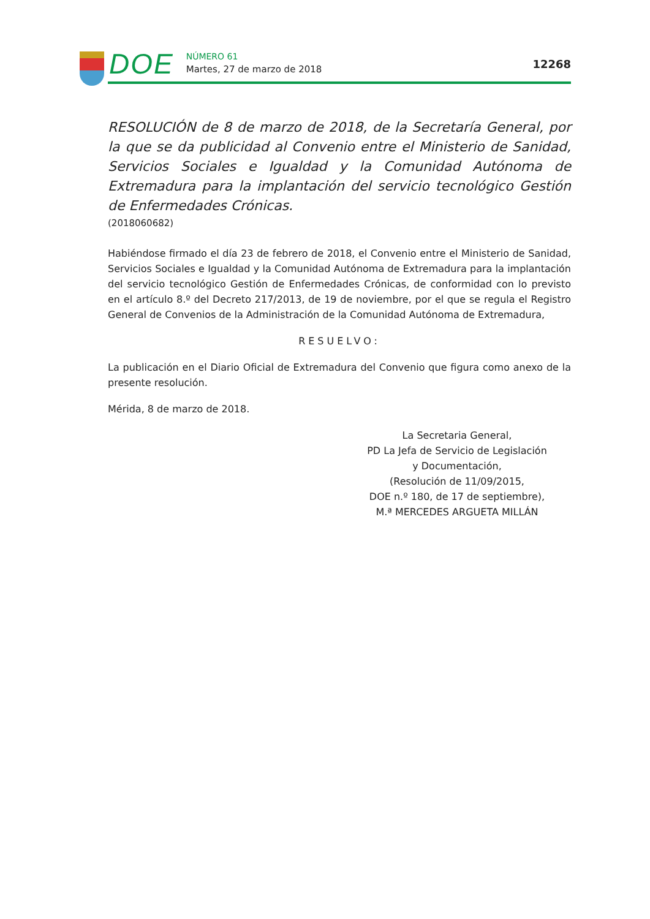DOE
NÚMERO 61
Martes, 27 de marzo de 2018
12268
RESOLUCIÓN de 8 de marzo de 2018, de la Secretaría General, por la que se da publicidad al Convenio entre el Ministerio de Sanidad, Servicios Sociales e Igualdad y la Comunidad Autónoma de Extremadura para la implantación del servicio tecnológico Gestión de Enfermedades Crónicas.
(2018060682)
Habiéndose firmado el día 23 de febrero de 2018, el Convenio entre el Ministerio de Sanidad, Servicios Sociales e Igualdad y la Comunidad Autónoma de Extremadura para la implantación del servicio tecnológico Gestión de Enfermedades Crónicas, de conformidad con lo previsto en el artículo 8.º del Decreto 217/2013, de 19 de noviembre, por el que se regula el Registro General de Convenios de la Administración de la Comunidad Autónoma de Extremadura,
RESUELVO:
La publicación en el Diario Oficial de Extremadura del Convenio que figura como anexo de la presente resolución.
Mérida, 8 de marzo de 2018.
La Secretaria General,
PD La Jefa de Servicio de Legislación
y Documentación,
(Resolución de 11/09/2015,
DOE n.º 180, de 17 de septiembre),
M.ª MERCEDES ARGUETA MILLÁN